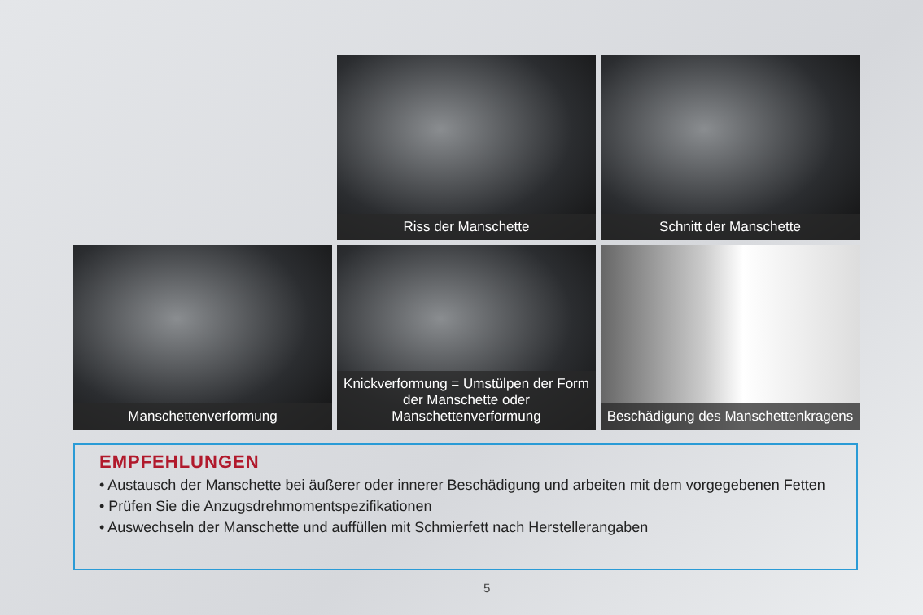Riss der Manschette
Schnitt der Manschette
Manschettenverformung
Knickverformung = Umstülpen der Form der Manschette oder Manschettenverformung
Beschädigung des Manschettenkragens
EMPFEHLUNGEN
• Austausch der Manschette bei äußerer oder innerer Beschädigung und arbeiten mit dem vorgegebenen Fetten
• Prüfen Sie die Anzugsdrehmomentspezifikationen
• Auswechseln der Manschette und auffüllen mit Schmierfett nach Herstellerangaben
5